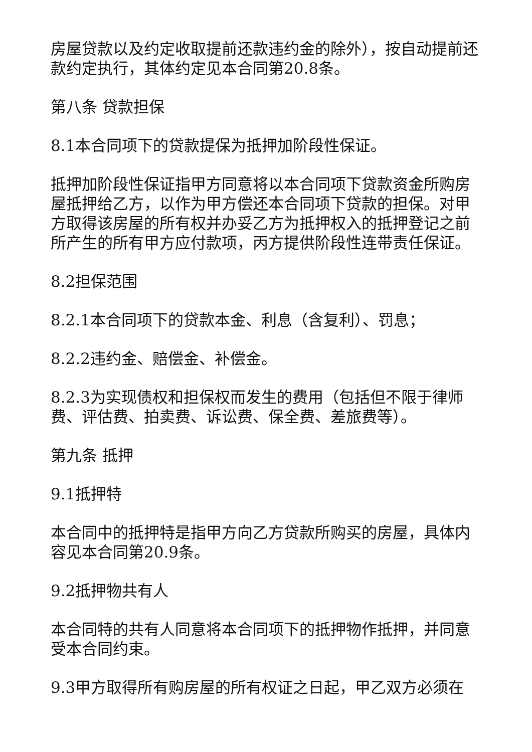房屋贷款以及约定收取提前还款违约金的除外），按自动提前还款约定执行，其体约定见本合同第20.8条。
第八条 贷款担保
8.1本合同项下的贷款提保为抵押加阶段性保证。
抵押加阶段性保证指甲方同意将以本合同项下贷款资金所购房屋抵押给乙方，以作为甲方偿还本合同项下贷款的担保。对甲方取得该房屋的所有权并办妥乙方为抵押权入的抵押登记之前所产生的所有甲方应付款项，丙方提供阶段性连带责任保证。
8.2担保范围
8.2.1本合同项下的贷款本金、利息（含复利）、罚息；
8.2.2违约金、赔偿金、补偿金。
8.2.3为实现债权和担保权而发生的费用（包括但不限于律师费、评估费、拍卖费、诉讼费、保全费、差旅费等）。
第九条 抵押
9.1抵押特
本合同中的抵押特是指甲方向乙方贷款所购买的房屋，具体内容见本合同第20.9条。
9.2抵押物共有人
本合同特的共有人同意将本合同项下的抵押物作抵押，并同意受本合同约束。
9.3甲方取得所有购房屋的所有权证之日起，甲乙双方必须在